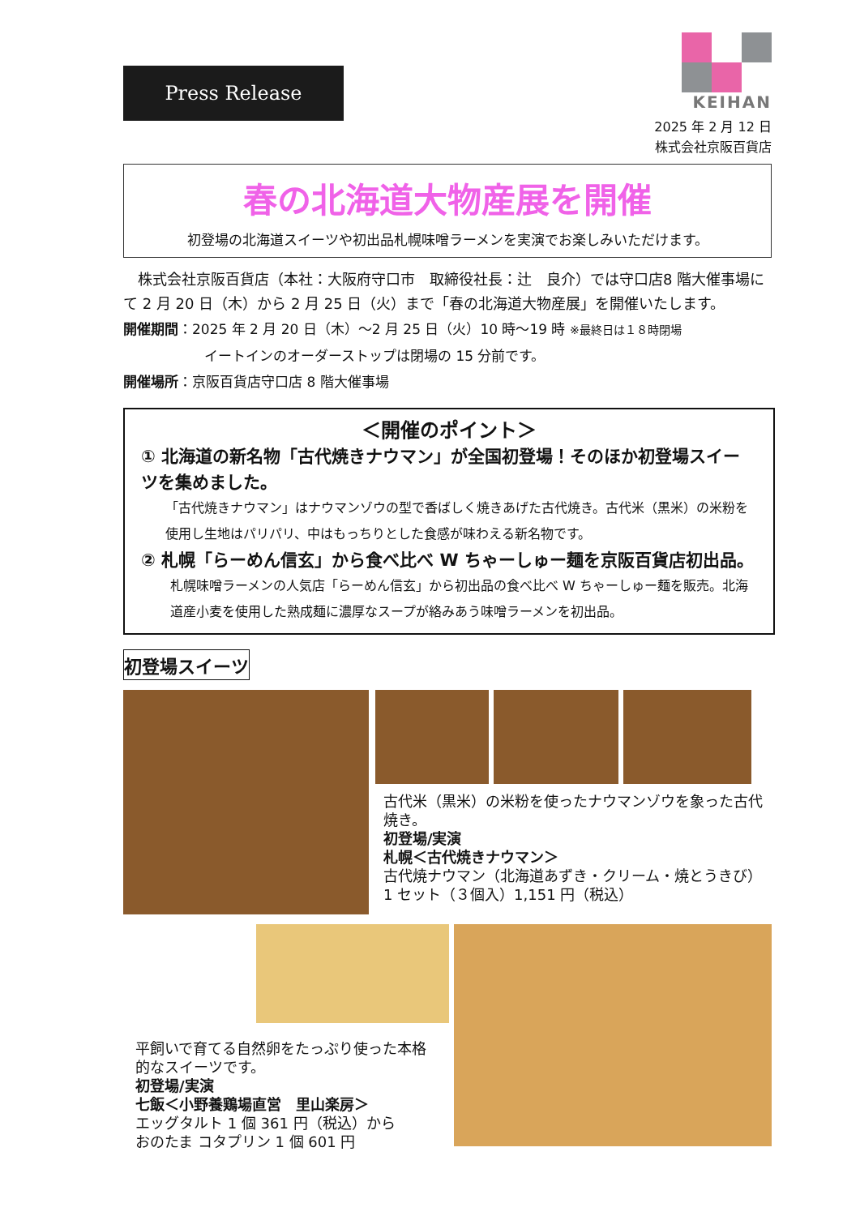Press Release
KEIHAN
2025 年 2 月 12 日
株式会社京阪百貨店
春の北海道大物産展を開催
初登場の北海道スイーツや初出品札幌味噌ラーメンを実演でお楽しみいただけます。
　株式会社京阪百貨店（本社：大阪府守口市　取締役社長：辻　良介）では守口店8 階大催事場にて 2 月 20 日（木）から 2 月 25 日（火）まで「春の北海道大物産展」を開催いたします。
開催期間：2025 年 2 月 20 日（木）～2 月 25 日（火）10 時～19 時 ※最終日は１８時閉場
イートインのオーダーストップは閉場の 15 分前です。
開催場所：京阪百貨店守口店 8 階大催事場
＜開催のポイント＞
① 北海道の新名物「古代焼きナウマン」が全国初登場！そのほか初登場スイーツを集めました。
「古代焼きナウマン」はナウマンゾウの型で香ばしく焼きあげた古代焼き。古代米（黒米）の米粉を使用し生地はパリパリ、中はもっちりとした食感が味わえる新名物です。
② 札幌「らーめん信玄」から食べ比べ W ちゃーしゅー麺を京阪百貨店初出品。
札幌味噌ラーメンの人気店「らーめん信玄」から初出品の食べ比べ W ちゃーしゅー麺を販売。北海道産小麦を使用した熟成麺に濃厚なスープが絡みあう味噌ラーメンを初出品。
初登場スイーツ
古代米（黒米）の米粉を使ったナウマンゾウを象った古代焼き。
初登場/実演
札幌＜古代焼きナウマン＞
古代焼ナウマン（北海道あずき・クリーム・焼とうきび）
1 セット（３個入）1,151 円（税込）
平飼いで育てる自然卵をたっぷり使った本格的なスイーツです。
初登場/実演
七飯＜小野養鶏場直営　里山楽房＞
エッグタルト 1 個 361 円（税込）から
おのたま コタプリン 1 個 601 円